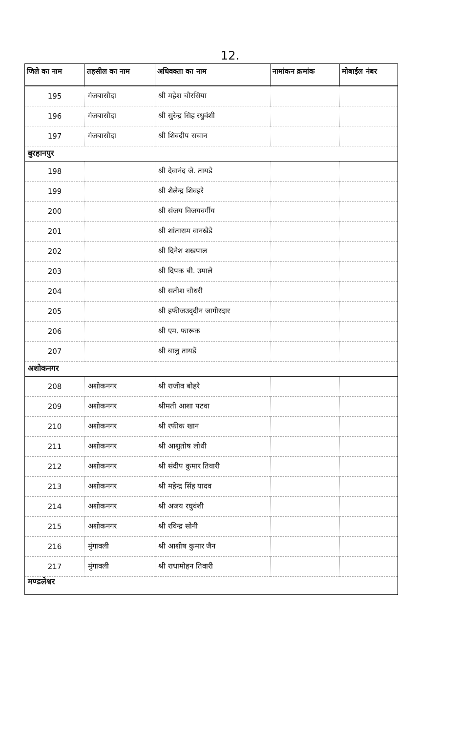12.
| जिले का नाम | तहसील का नाम | अधिवक्ता का नाम | नामांकन क्रमांक | मोबाईल नंबर |
| --- | --- | --- | --- | --- |
| 195 | गंजबासौदा | श्री महेश चौरसिया | | |
| 196 | गंजबासौदा | श्री सुरेन्द्र सिह रधुवंशी | | |
| 197 | गंजबासौदा | श्री शिवदीप सचान | | |
| बुरहानपुर | | | | |
| 198 | | श्री देवानंद जे. तायडे | | |
| 199 | | श्री शैलेन्द्र शिवहरे | | |
| 200 | | श्री संजय विजयवर्गीय | | |
| 201 | | श्री शांताराम वानखेडे | | |
| 202 | | श्री दिनेश शखपाल | | |
| 203 | | श्री दिपक बी. उमाले | | |
| 204 | | श्री सतीश चौधरी | | |
| 205 | | श्री हफीजउद्‌दीन जागीरदार | | |
| 206 | | श्री एम. फारूक | | |
| 207 | | श्री बालु तायडें | | |
| अशोकनगर | | | | |
| 208 | अशोकनगर | श्री राजीव बोहरे | | |
| 209 | अशोकनगर | श्रीमती आशा पटवा | | |
| 210 | अशोकनगर | श्री रफीक खान | | |
| 211 | अशोकनगर | श्री आशुतोष लोधी | | |
| 212 | अशोकनगर | श्री संदीप कुमार तिवारी | | |
| 213 | अशोकनगर | श्री महेन्द्र सिंह यादव | | |
| 214 | अशोकनगर | श्री अजय रघुवंशी | | |
| 215 | अशोकनगर | श्री रविन्द्र सोनी | | |
| 216 | मुंगावली | श्री आशीष कुमार जैन | | |
| 217 | मुंगावली | श्री राधामोहन तिवारी | | |
| मण्डलेश्वर | | | | |